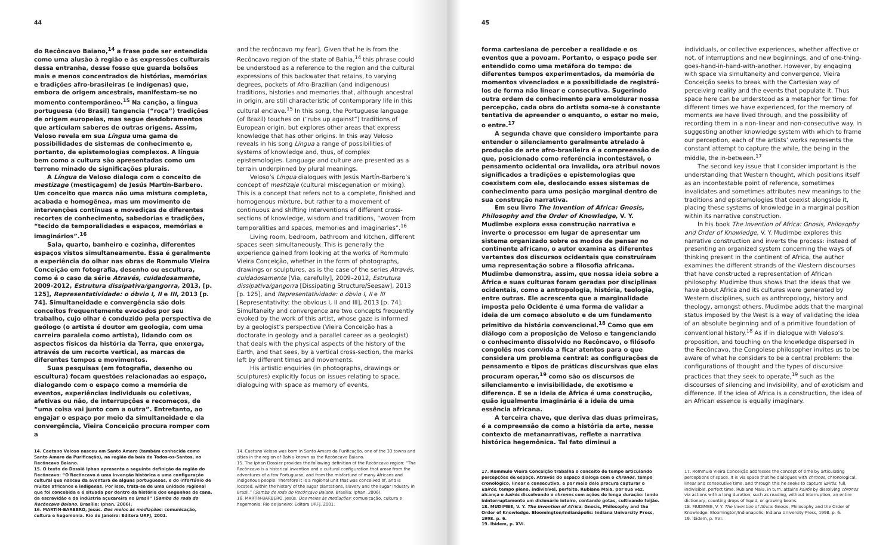44
do Recôncavo Baiano,<sup>14</sup> a frase pode ser entendida como uma alusão à região e às expressões culturais dessa entranha, desse fosso que guarda bolsões mais e menos concentrados de histórias, memórias e tradições afro-brasileiras (e indígenas) que, embora de origem ancestrais, manifestam-se no momento contemporâneo.<sup>15</sup> Na canção, a língua portuguesa (do Brasil) tangencia (“roça”) tradições de origem europeias, mas segue desdobramentos que articulam saberes de outras origens. Assim, Veloso revela em sua Língua uma gama de possibilidades de sistemas de conhecimento e, portanto, de epistemologias complexos. A língua bem como a cultura são apresentadas como um terreno minado de significações plurais.
A Língua de Veloso dialoga com o conceito de mestizage (mestiçagem) de Jesús Martín-Barbero. Um conceito que marca não uma mistura completa, acabada e homogênea, mas um movimento de intervenções contínuas e movediças de diferentes recortes de conhecimento, sabedorias e tradições, “tecido de temporalidades e espaços, memórias e imaginários”.<sup>16</sup>
Sala, quarto, banheiro e cozinha, diferentes espaços vistos simultaneamente. Essa é geralmente a experiência do olhar nas obras de Rommulo Vieira Conceição em fotografia, desenho ou escultura, como é o caso da série Através, cuidadosamente, 2009-2012, Estrutura dissipativa/gangorra, 2013, [p. 125], Representatividade: o óbvio I, II e III, 2013 [p. 74]. Simultaneidade e convergência são dois conceitos frequentemente evocados por seu trabalho, cujo olhar é conduzido pela perspectiva de geólogo (o artista é doutor em geologia, com uma carreira paralela como artista), lidando com os aspectos físicos da história da Terra, que enxerga, através de um recorte vertical, as marcas de diferentes tempos e movimentos.
Suas pesquisas (em fotografia, desenho ou escultura) focam questões relacionadas ao espaço, dialogando com o espaço como a memória de eventos, experiências individuais ou coletivas, afetivas ou não, de interrupções e recomeços, de “uma coisa vai junto com a outra”. Entretanto, ao engajar o espaço por meio da simultaneidade e da convergência, Vieira Conceição procura romper com a
and the recôncavo my fear]. Given that he is from the Recôncavo region of the state of Bahia,<sup>14</sup> this phrase could be understood as a reference to the region and the cultural expressions of this backwater that retains, to varying degrees, pockets of Afro-Brazilian (and indigenous) traditions, histories and memories that, although ancestral in origin, are still characteristic of contemporary life in this cultural enclave.<sup>15</sup> In this song, the Portuguese language (of Brazil) touches on (“rubs up against”) traditions of European origin, but explores other areas that express knowledge that has other origins. In this way Veloso reveals in his song Língua a range of possibilities of systems of knowledge and, thus, of complex epistemologies. Language and culture are presented as a terrain underpinned by plural meanings.
Veloso’s Língua dialogues with Jesús Martín-Barbero’s concept of mestizaje (cultural miscegenation or mixing). This is a concept that refers not to a complete, finished and homogenous mixture, but rather to a movement of continuous and shifting interventions of different cross-sections of knowledge, wisdom and traditions, “woven from temporalities and spaces, memories and imaginaries”.<sup>16</sup>
Living room, bedroom, bathroom and kitchen, different spaces seen simultaneously. This is generally the experience gained from looking at the works of Rommulo Vieira Conceição, whether in the form of photographs, drawings or sculptures, as is the case of the series Através, cuidadosamente [Via, carefully], 2009–2012, Estrutura dissipativa/gangorra [Dissipating Structure/Seesaw], 2013 [p. 125], and Representatividade: o óbvio I, II e III [Representativity: the obvious I, II and III], 2013 [p. 74]. Simultaneity and convergence are two concepts frequently evoked by the work of this artist, whose gaze is informed by a geologist’s perspective (Vieira Conceição has a doctorate in geology and a parallel career as a geologist) that deals with the physical aspects of the history of the Earth, and that sees, by a vertical cross-section, the marks left by different times and movements.
His artistic enquiries (in photographs, drawings or sculptures) explicitly focus on issues relating to space, dialoguing with space as memory of events,
14. Caetano Veloso nasceu em Santo Amaro (também conhecida como Santo Amaro da Purificação), na região da baía de Todos-os-Santos, no Recôncavo Baiano.
15. O texto do Dossiê Iphan apresenta a seguinte definição da região do Recôncavo: “O Recôncavo é uma invenção histórica e uma configuração cultural que nasceu da aventura de alguns portugueses, e do infortúnio de muitos africanos e indígenas. Por isso, trata-se de uma unidade regional que foi concebida e é situada por dentro da história dos engenhos de cana, da escravidão e da indústria açucareira no Brasil” (Samba de roda do Recôncavo Baiano. Brasília: Iphan, 2006).
16. MARTÍN-BARBERO, Jesús. Dos meios às mediações: comunicação, cultura e hegemonia. Rio de Janeiro: Editora URFJ, 2001.
14. Caetano Veloso was born in Santo Amaro da Purificação, one of the 33 towns and cities in the region of Bahia known as the Recôncavo Baiano.
15. The Iphan Dossier provides the following definition of the Recôncavo region: “The Recôncavo is a historical invention and a cultural configuration that arose from the adventures of a few Portuguese, and from the misfortune of many Africans and indigenous people. Therefore it is a regional unit that was conceived of, and is located, within the history of the sugar plantations, slavery and the sugar industry in Brazil.” (Samba de roda do Recôncavo Baiano. Brasília: Iphan, 2006).
16. MARTÍN-BARBERO, Jesús. Dos meios às mediações: comunicação, cultura e hegemonia. Rio de Janeiro: Editora URFJ, 2001.
45
forma cartesiana de perceber a realidade e os eventos que a povoam. Portanto, o espaço pode ser entendido como uma metáfora do tempo: de diferentes tempos experimentados, da memória de momentos vivenciados e a possibilidade de registrá-los de forma não linear e consecutiva. Sugerindo outra ordem de conhecimento para emoldurar nossa percepção, cada obra do artista soma-se à constante tentativa de apreender o enquanto, o estar no meio, o entre.<sup>17</sup>
A segunda chave que considero importante para entender o silenciamento geralmente atrelado à produção de arte afro-brasileira é a compreensão de que, posicionado como referência incontestável, o pensamento ocidental ora invalida, ora atribui novos significados a tradições e epistemologias que coexistem com ele, deslocando esses sistemas de conhecimento para uma posição marginal dentro de sua construção narrativa.
Em seu livro The Invention of Africa: Gnosis, Philosophy and the Order of Knowledge, V. Y. Mudimbe explora essa construção narrativa e inverte o processo: em lugar de apresentar um sistema organizado sobre os modos de pensar no continente africano, o autor examina as diferentes vertentes dos discursos ocidentais que construíram uma representação sobre a filosofia africana. Mudimbe demonstra, assim, que nossa ideia sobre a África e suas culturas foram geradas por disciplinas ocidentais, como a antropologia, história, teologia, entre outras. Ele acrescenta que a marginalidade imposta pelo Ocidente é uma forma de validar a ideia de um começo absoluto e de um fundamento primitivo da história convencional.<sup>18</sup> Como que em diálogo com a proposição de Veloso e tangenciando o conhecimento dissolvido no Recôncavo, o filósofo congolês nos convida a ficar atentos para o que considera um problema central: as configurações de pensamento e tipos de práticas discursivas que elas procuram operar,<sup>19</sup> como são os discursos de silenciamento e invisibilidade, de exotismo e diferença. E se a ideia de África é uma construção, quão igualmente imaginária é a ideia de uma essência africana.
A terceira chave, que deriva das duas primeiras, é a compreensão de como a história da arte, nesse contexto de metanarrativas, reflete a narrativa histórica hegemônica. Tal fato diminui a
individuals, or collective experiences, whether affective or not, of interruptions and new beginnings, and of one-thing-goes-hand-in-hand-with-another. However, by engaging with space via simultaneity and convergence, Vieira Conceição seeks to break with the Cartesian way of perceiving reality and the events that populate it. Thus space here can be understood as a metaphor for time: for different times we have experienced, for the memory of moments we have lived through, and the possibility of recording them in a non-linear and non-consecutive way. In suggesting another knowledge system with which to frame our perception, each of the artists’ works represents the constant attempt to capture the while, the being in the middle, the in-between.<sup>17</sup>
The second key issue that I consider important is the understanding that Western thought, which positions itself as an incontestable point of reference, sometimes invalidates and sometimes attributes new meanings to the traditions and epistemologies that coexist alongside it, placing these systems of knowledge in a marginal position within its narrative construction.
In his book The Invention of Africa: Gnosis, Philosophy and Order of Knowledge, V. Y. Mudimbe explores this narrative construction and inverts the process: instead of presenting an organized system concerning the ways of thinking present in the continent of Africa, the author examines the different strands of the Western discourses that have constructed a representation of African philosophy. Mudimbe thus shows that the ideas that we have about Africa and its cultures were generated by Western disciplines, such as anthropology, history and theology, amongst others. Mudimbe adds that the marginal status imposed by the West is a way of validating the idea of an absolute beginning and of a primitive foundation of conventional history.<sup>18</sup> As if in dialogue with Veloso’s proposition, and touching on the knowledge dispersed in the Recôncavo, the Congolese philosopher invites us to be aware of what he considers to be a central problem: the configurations of thought and the types of discursive practices that they seek to operate,<sup>19</sup> such as the discourses of silencing and invisibility, and of exoticism and difference. If the idea of Africa is a construction, the idea of an African essence is equally imaginary.
17. Rommulo Vieira Conceição trabalha o conceito de tempo articulando percepções de espaço. Através do espaço dialoga com o chronos, tempo cronológico, linear e consecutivo, e por meio dele procura capturar o kairós, tempo pleno, indivisível, perfeito. Rubiane Maia, por sua vez, alcança o kairós dissolvendo o chronos com ações de longa duração: lendo ininterruptamente um dicionário inteiro, contando gotas, cultivando feijão.
18. MUDIMBE, V. Y. The Invention of Africa: Gnosis, Philosophy and the Order of Knowledge. Bloomington/Indianápolis: Indiana University Press, 1998. p. 6.
19. Ibidem, p. XVI.
17. Rommulo Vieira Conceição addresses the concept of time by articulating perceptions of space. It is via space that he dialogues with chronos, chronological, linear and consecutive time, and through this he seeks to capture kairós, full, indivisible, perfect time. Rubiane Maia, in turn, attains kairós by dissolving chronos via actions with a long duration, such as reading, without interruption, an entire dictionary, counting drops of liquid, or growing beans.
18. MUDIMBE, V. Y. The Invention of Africa: Gnosis, Philosophy and the Order of Knowledge. Bloomington/Indianapolis: Indiana University Press, 1998. p. 6.
19. Ibidem, p. XVI.